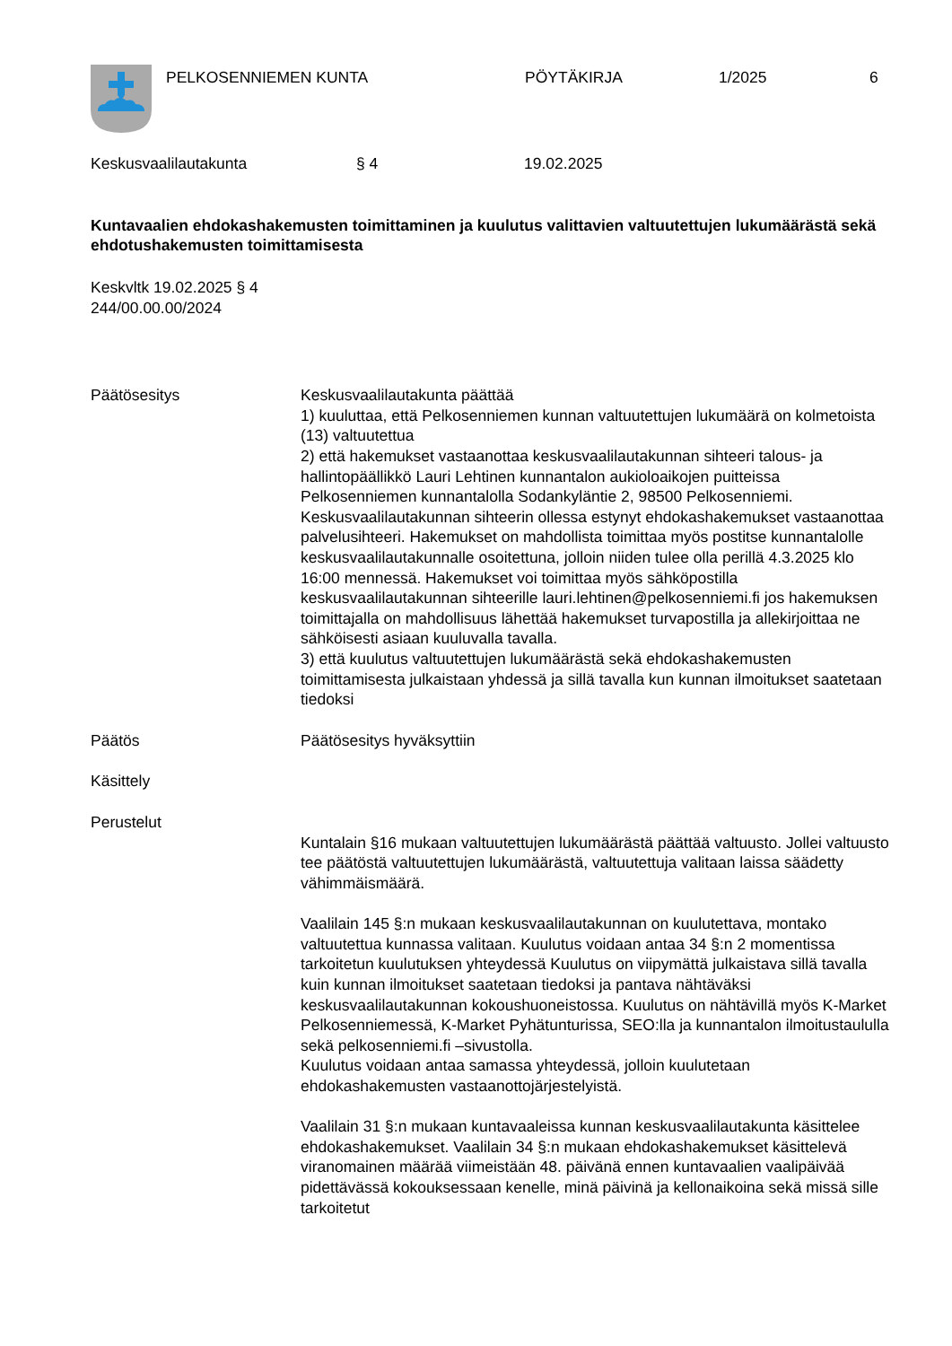PELKOSENNIEMEN KUNTA PÖYTÄKIRJA 1/2025 6
Keskusvaalilautakunta § 4 19.02.2025
Kuntavaalien ehdokashakemusten toimittaminen ja kuulutus valittavien valtuutettujen lukumäärästä sekä ehdotushakemusten toimittamisesta
Keskvltk 19.02.2025 § 4
244/00.00.00/2024
Päätösesitys Keskusvaalilautakunta päättää
1) kuuluttaa, että Pelkosenniemen kunnan valtuutettujen lukumäärä on kolmetoista (13) valtuutettua
2) että hakemukset vastaanottaa keskusvaalilautakunnan sihteeri talous- ja hallintopäällikkö Lauri Lehtinen kunnantalon aukioloaikojen puitteissa Pelkosenniemen kunnantalolla Sodankyläntie 2, 98500 Pelkosenniemi. Keskusvaalilautakunnan sihteerin ollessa estynyt ehdokashakemukset vastaanottaa palvelusihteeri. Hakemukset on mahdollista toimittaa myös postitse kunnantalolle keskusvaalilautakunnalle osoitettuna, jolloin niiden tulee olla perillä 4.3.2025 klo 16:00 mennessä. Hakemukset voi toimittaa myös sähköpostilla keskusvaalilautakunnan sihteerille lauri.lehtinen@pelkosenniemi.fi jos hakemuksen toimittajalla on mahdollisuus lähettää hakemukset turvapostilla ja allekirjoittaa ne sähköisesti asiaan kuuluvalla tavalla.
3) että kuulutus valtuutettujen lukumäärästä sekä ehdokashakemusten toimittamisesta julkaistaan yhdessä ja sillä tavalla kun kunnan ilmoitukset saatetaan tiedoksi
Päätös Päätösesitys hyväksyttiin
Käsittely
Perustelut
Kuntalain §16 mukaan valtuutettujen lukumäärästä päättää valtuusto. Jollei valtuusto tee päätöstä valtuutettujen lukumäärästä, valtuutettuja valitaan laissa säädetty vähimmäismäärä.
Vaalilain 145 §:n mukaan keskusvaalilautakunnan on kuulutettava, montako valtuutettua kunnassa valitaan. Kuulutus voidaan antaa 34 §:n 2 momentissa tarkoitetun kuulutuksen yhteydessä Kuulutus on viipymättä julkaistava sillä tavalla kuin kunnan ilmoitukset saatetaan tiedoksi ja pantava nähtäväksi keskusvaalilautakunnan kokoushuoneistossa. Kuulutus on nähtävillä myös K-Market Pelkosenniemessä, K-Market Pyhätunturissa, SEO:lla ja kunnantalon ilmoitustaululla sekä pelkosenniemi.fi –sivustolla.
Kuulutus voidaan antaa samassa yhteydessä, jolloin kuulutetaan ehdokashakemusten vastaanottojärjestelyistä.
Vaalilain 31 §:n mukaan kuntavaaleissa kunnan keskusvaalilautakunta käsittelee ehdokashakemukset. Vaalilain 34 §:n mukaan ehdokashakemukset käsittelevä viranomainen määrää viimeistään 48. päivänä ennen kuntavaalien vaalipäivää pidettävässä kokouksessaan kenelle, minä päivinä ja kellonaikoina sekä missä sille tarkoitetut